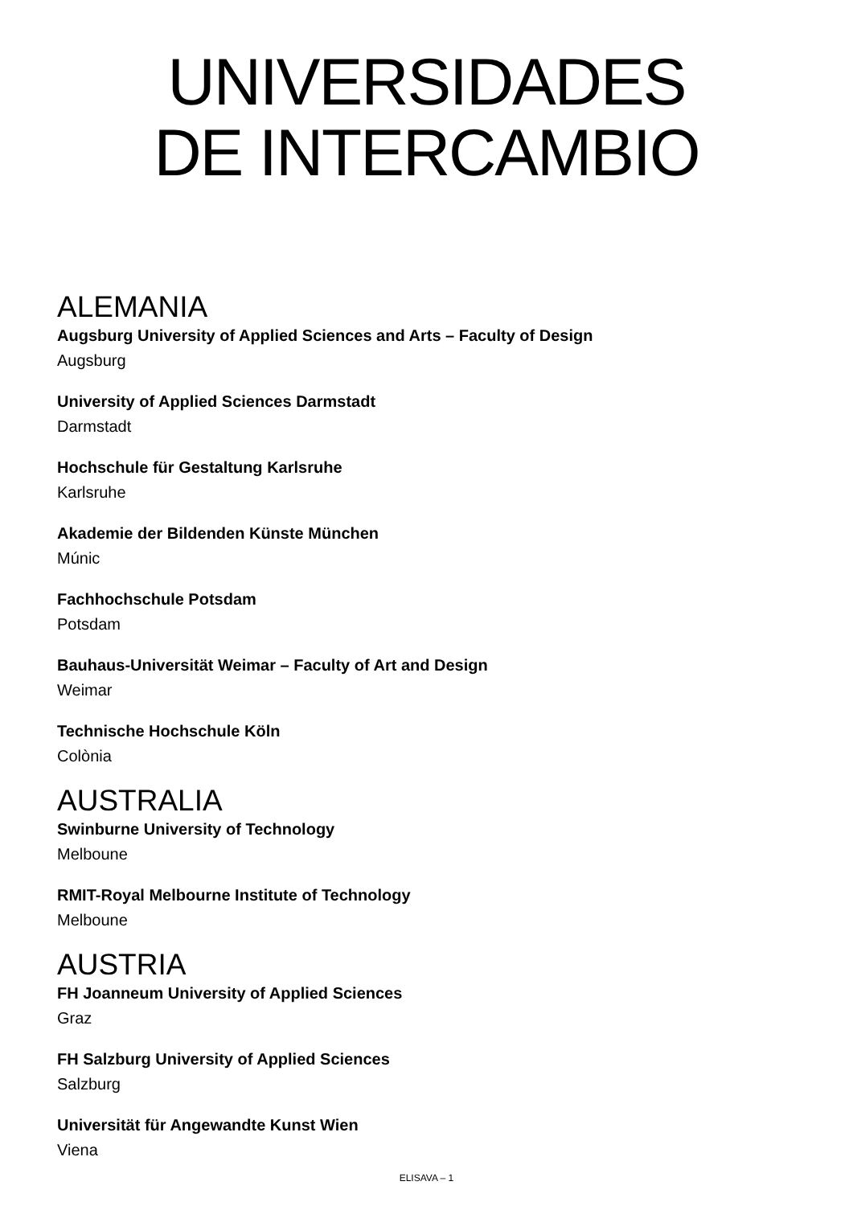UNIVERSIDADES
DE INTERCAMBIO
ALEMANIA
Augsburg University of Applied Sciences and Arts – Faculty of Design
Augsburg
University of Applied Sciences Darmstadt
Darmstadt
Hochschule für Gestaltung Karlsruhe
Karlsruhe
Akademie der Bildenden Künste München
Múnic
Fachhochschule Potsdam
Potsdam
Bauhaus-Universität Weimar – Faculty of Art and Design
Weimar
Technische Hochschule Köln
Colònia
AUSTRALIA
Swinburne University of Technology
Melboune
RMIT-Royal Melbourne Institute of Technology
Melboune
AUSTRIA
FH Joanneum University of Applied Sciences
Graz
FH Salzburg University of Applied Sciences
Salzburg
Universität für Angewandte Kunst Wien
Viena
ELISAVA – 1